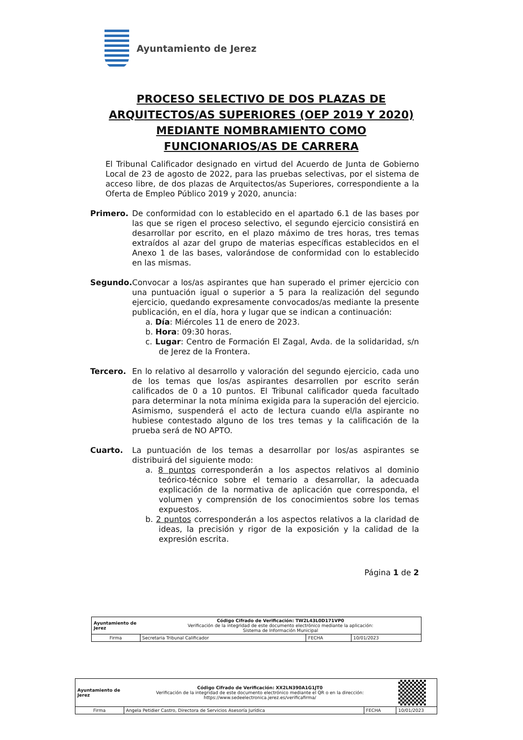Ayuntamiento de Jerez
PROCESO SELECTIVO DE DOS PLAZAS DE ARQUITECTOS/AS SUPERIORES (OEP 2019 Y 2020) MEDIANTE NOMBRAMIENTO COMO FUNCIONARIOS/AS DE CARRERA
El Tribunal Calificador designado en virtud del Acuerdo de Junta de Gobierno Local de 23 de agosto de 2022, para las pruebas selectivas, por el sistema de acceso libre, de dos plazas de Arquitectos/as Superiores, correspondiente a la Oferta de Empleo Público 2019 y 2020, anuncia:
Primero.
De conformidad con lo establecido en el apartado 6.1 de las bases por las que se rigen el proceso selectivo, el segundo ejercicio consistirá en desarrollar por escrito, en el plazo máximo de tres horas, tres temas extraídos al azar del grupo de materias específicas establecidos en el Anexo 1 de las bases, valorándose de conformidad con lo establecido en las mismas.
Segundo.
Convocar a los/as aspirantes que han superado el primer ejercicio con una puntuación igual o superior a 5 para la realización del segundo ejercicio, quedando expresamente convocados/as mediante la presente publicación, en el día, hora y lugar que se indican a continuación:
a. Día: Miércoles 11 de enero de 2023.
b. Hora: 09:30 horas.
c. Lugar: Centro de Formación El Zagal, Avda. de la solidaridad, s/n de Jerez de la Frontera.
Tercero.
En lo relativo al desarrollo y valoración del segundo ejercicio, cada uno de los temas que los/as aspirantes desarrollen por escrito serán calificados de 0 a 10 puntos. El Tribunal calificador queda facultado para determinar la nota mínima exigida para la superación del ejercicio. Asimismo, suspenderá el acto de lectura cuando el/la aspirante no hubiese contestado alguno de los tres temas y la calificación de la prueba será de NO APTO.
Cuarto.
La puntuación de los temas a desarrollar por los/as aspirantes se distribuirá del siguiente modo:
a. 8 puntos corresponderán a los aspectos relativos al dominio teórico-técnico sobre el temario a desarrollar, la adecuada explicación de la normativa de aplicación que corresponda, el volumen y comprensión de los conocimientos sobre los temas expuestos.
b. 2 puntos corresponderán a los aspectos relativos a la claridad de ideas, la precisión y rigor de la exposición y la calidad de la expresión escrita.
Página 1 de 2
| Ayuntamiento de Jerez | Código Cifrado de Verificación: TW2L43L0D171VP0 Verificación de la integridad de este documento electrónico mediante la aplicación: Sistema de Información Municipal | | |
| Firma | Secretaria Tribunal Calificador | FECHA | 10/01/2023 |
| Ayuntamiento de Jerez | Código Cifrado de Verificación: XX2LN390A1G1JT0 Verificación de la integridad de este documento electrónico mediante el QR o en la dirección: https://www.sedeelectronica.jerez.es/verificafirma/ | | |
| Firma | Angela Petidier Castro, Directora de Servicios Asesoría Jurídica | FECHA | 10/01/2023 |